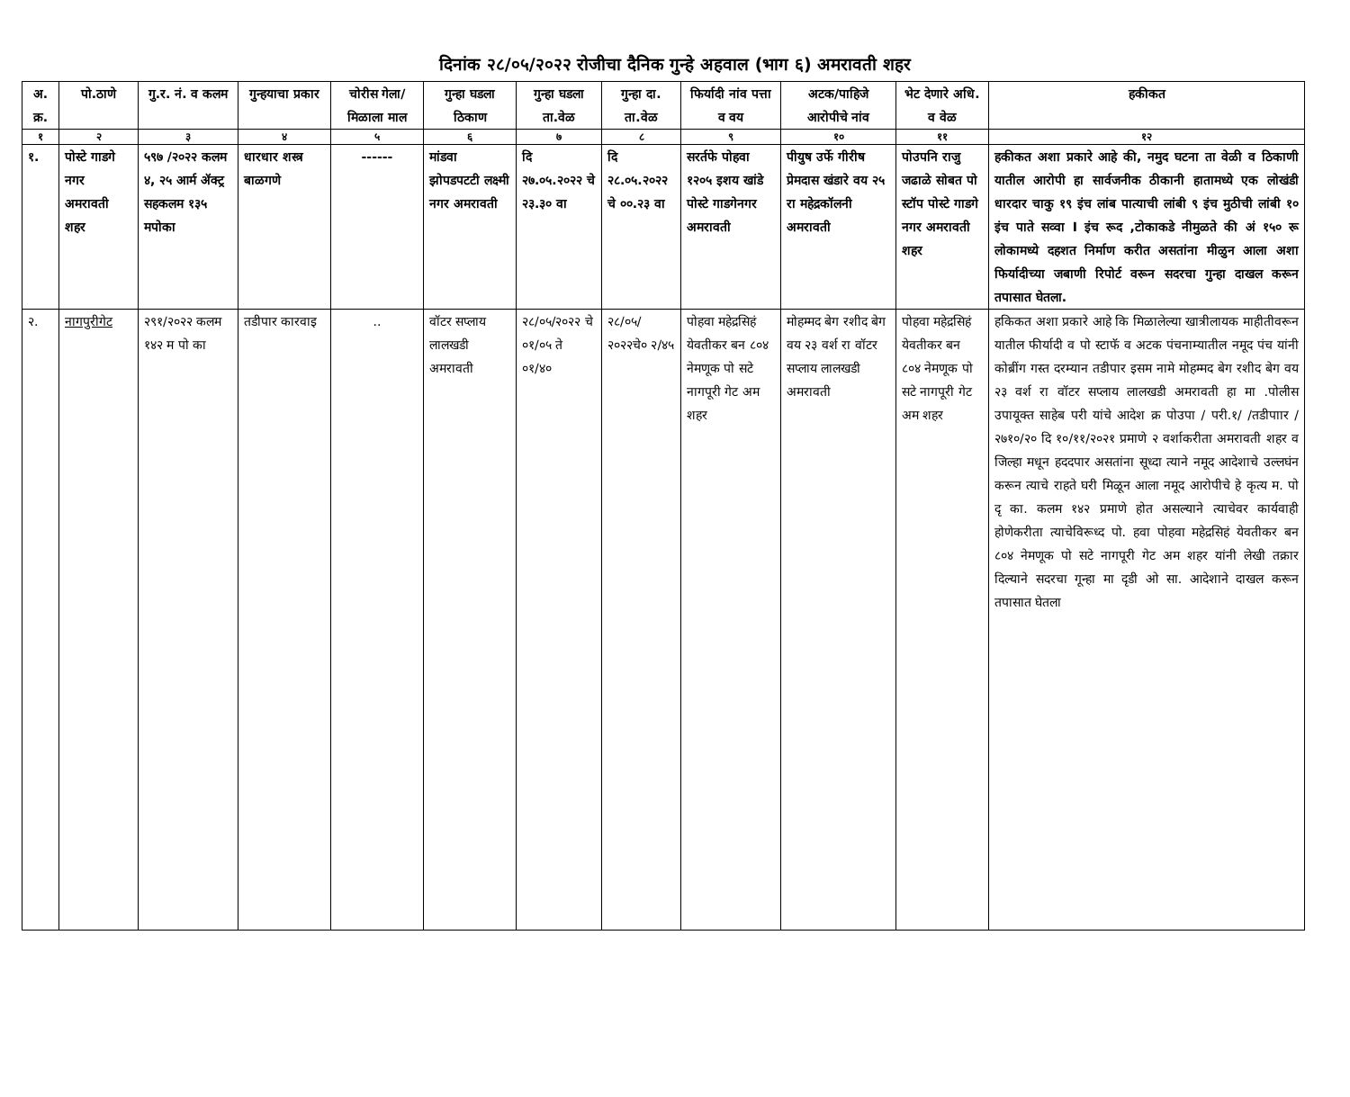दिनांक २८/०५/२०२२ रोजीचा दैनिक गुन्हे अहवाल (भाग ६) अमरावती शहर
| अ. क्र. | पो.ठाणे | गु.र. नं. व कलम | गुन्हयाचा प्रकार | चोरीस गेला/ मिळाला माल | गुन्हा घडला ठिकाण | गुन्हा घडला ता.वेळ | गुन्हा दा. ता.वेळ | फिर्यादी नांव पत्ता व वय | अटक/पाहिजे आरोपीचे नांव | भेट देणारे अधि. व वेळ | हकीकत |
| --- | --- | --- | --- | --- | --- | --- | --- | --- | --- | --- | --- |
| १ | २ | ३ | ४ | ५ | ६ | ७ | ८ | ९ | १० | ११ | १२ |
| १. | पोस्टे गाडगे नगर अमरावती शहर | ५९७ /२०२२ कलम ४, २५ आर्म ॲक्ट्र सहकलम १३५ मपोका | धारधार शस्त्र बाळगणे | ------ | मांडवा झोपडपटटी लक्ष्मी नगर अमरावती | दि २७.०५.२०२२ चे २३.३० वा | दि २८.०५.२०२२ चे ००.२३ वा | सरर्तफे पोहवा १२०५ इशय खांडे पोस्टे गाडगेनगर अमरावती | पीयुष उर्फे गीरीष प्रेमदास खंडारे वय २५ रा महेद्रकॉलनी अमरावती | पोउपनि राजु जढाळे सोबत पो स्टॉप पोस्टे गाडगे नगर अमरावती शहर | हकीकत अशा प्रकारे आहे की, नमुद घटना ता वेळी व ठिकाणी यातील आरोपी हा सार्वजनीक ठीकानी हातामध्ये एक लोखंडी धारदार चाकु १९ इंच लांब पात्याची लांबी ९ इंच मुठीची लांबी १० इंच पाते सव्वा I इंच रूद ,टोकाकडे नीमुळते की अं १५० रू लोकामध्ये दहशत निर्माण करीत असतांना मीळुन आला अशा फिर्यादीच्या जबाणी रिपोर्ट वरून सदरचा गुन्हा दाखल करून तपासात घेतला. |
| २. | नागपुरीगेट | २९१/२०२२ कलम १४२ म पो का | तडीपार कारवाइ | .. | वॉटर सप्लाय लालखडी अमरावती | २८/०५/२०२२ चे ०१/०५ ते ०१/४० | २८/०५/ २०२२चे० २/४५ | पोहवा महेद्रसिहं येवतीकर बन ८०४ नेमणूक पो सटे नागपूरी गेट अम शहर | मोहम्मद बेग रशीद बेग वय २३ वर्श रा वॉटर सप्लाय लालखडी अमरावती | पोहवा महेद्रसिहं येवतीकर बन ८०४ नेमणूक पो सटे नागपूरी गेट अम शहर | हकिकत अशा प्रकारे आहे कि मिळालेल्या खात्रीलायक माहीतीवरून यातील फीर्यादी व पो स्टाफॅ व अटक पंचनाम्यातील नमूद पंच यांनी कोब्रींग गस्त दरम्यान तडीपार इसम नामे मोहम्मद बेग रशीद बेग वय २३ वर्श रा वॉटर सप्लाय लालखडी अमरावती हा मा .पोलीस उपायूक्त साहेब परी यांचे आदेश क्र पोउपा / परी.१/ /तडीपाार /२७१०/२० दि १०/११/२०२१ प्रमाणे २ वर्शाकरीता अमरावती शहर व जिल्हा मधून हददपार असतांना सूध्दा त्याने नमूद आदेशाचे उल्लघंन करून त्याचे राहते घरी मिळून आला नमूद आरोपीचे हे कृत्य म. पो दृ का. कलम १४२ प्रमाणे होत असल्याने त्याचेवर कार्यवाही होणेकरीता त्याचेविरूध्द पो. हवा पोहवा महेद्रसिहं येवतीकर बन ८०४ नेमणूक पो सटे नागपूरी गेट अम शहर यांनी लेखी तक्रार दिल्याने सदरचा गून्हा मा दृडी ओ सा. आदेशाने दाखल करून तपासात घेतला |